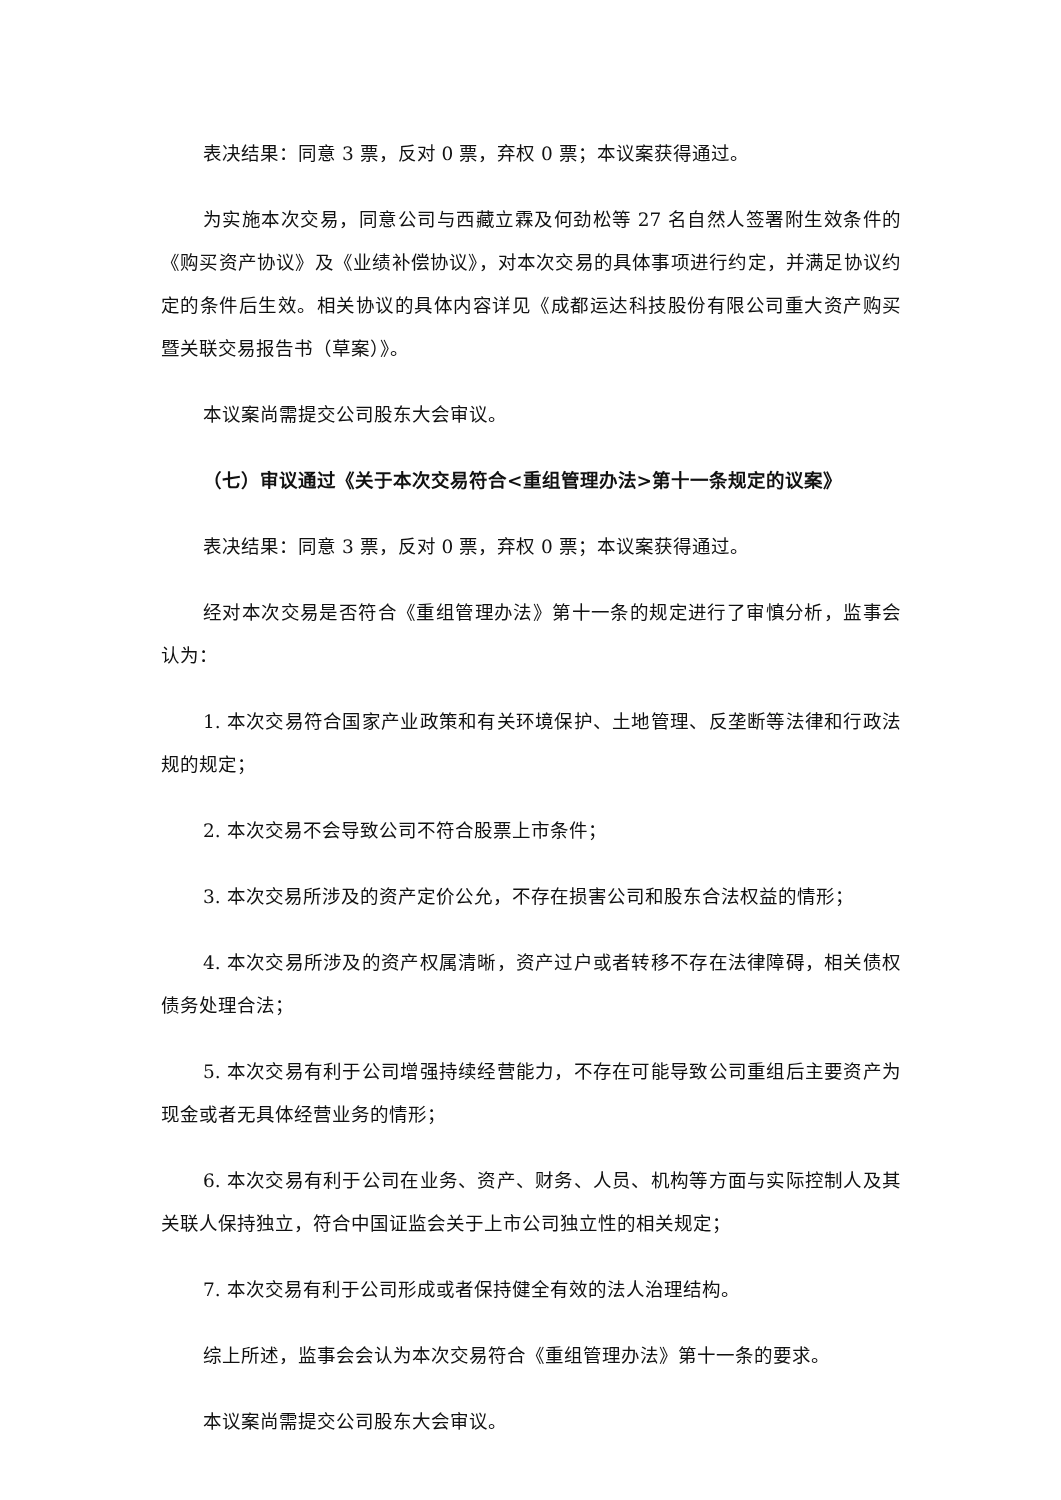表决结果：同意 3 票，反对 0 票，弃权 0 票；本议案获得通过。
为实施本次交易，同意公司与西藏立霖及何劲松等 27 名自然人签署附生效条件的《购买资产协议》及《业绩补偿协议》，对本次交易的具体事项进行约定，并满足协议约定的条件后生效。相关协议的具体内容详见《成都运达科技股份有限公司重大资产购买暨关联交易报告书（草案）》。
本议案尚需提交公司股东大会审议。
（七）审议通过《关于本次交易符合<重组管理办法>第十一条规定的议案》
表决结果：同意 3 票，反对 0 票，弃权 0 票；本议案获得通过。
经对本次交易是否符合《重组管理办法》第十一条的规定进行了审慎分析，监事会认为：
1. 本次交易符合国家产业政策和有关环境保护、土地管理、反垄断等法律和行政法规的规定；
2. 本次交易不会导致公司不符合股票上市条件；
3. 本次交易所涉及的资产定价公允，不存在损害公司和股东合法权益的情形；
4. 本次交易所涉及的资产权属清晰，资产过户或者转移不存在法律障碍，相关债权债务处理合法；
5. 本次交易有利于公司增强持续经营能力，不存在可能导致公司重组后主要资产为现金或者无具体经营业务的情形；
6. 本次交易有利于公司在业务、资产、财务、人员、机构等方面与实际控制人及其关联人保持独立，符合中国证监会关于上市公司独立性的相关规定；
7. 本次交易有利于公司形成或者保持健全有效的法人治理结构。
综上所述，监事会会认为本次交易符合《重组管理办法》第十一条的要求。
本议案尚需提交公司股东大会审议。